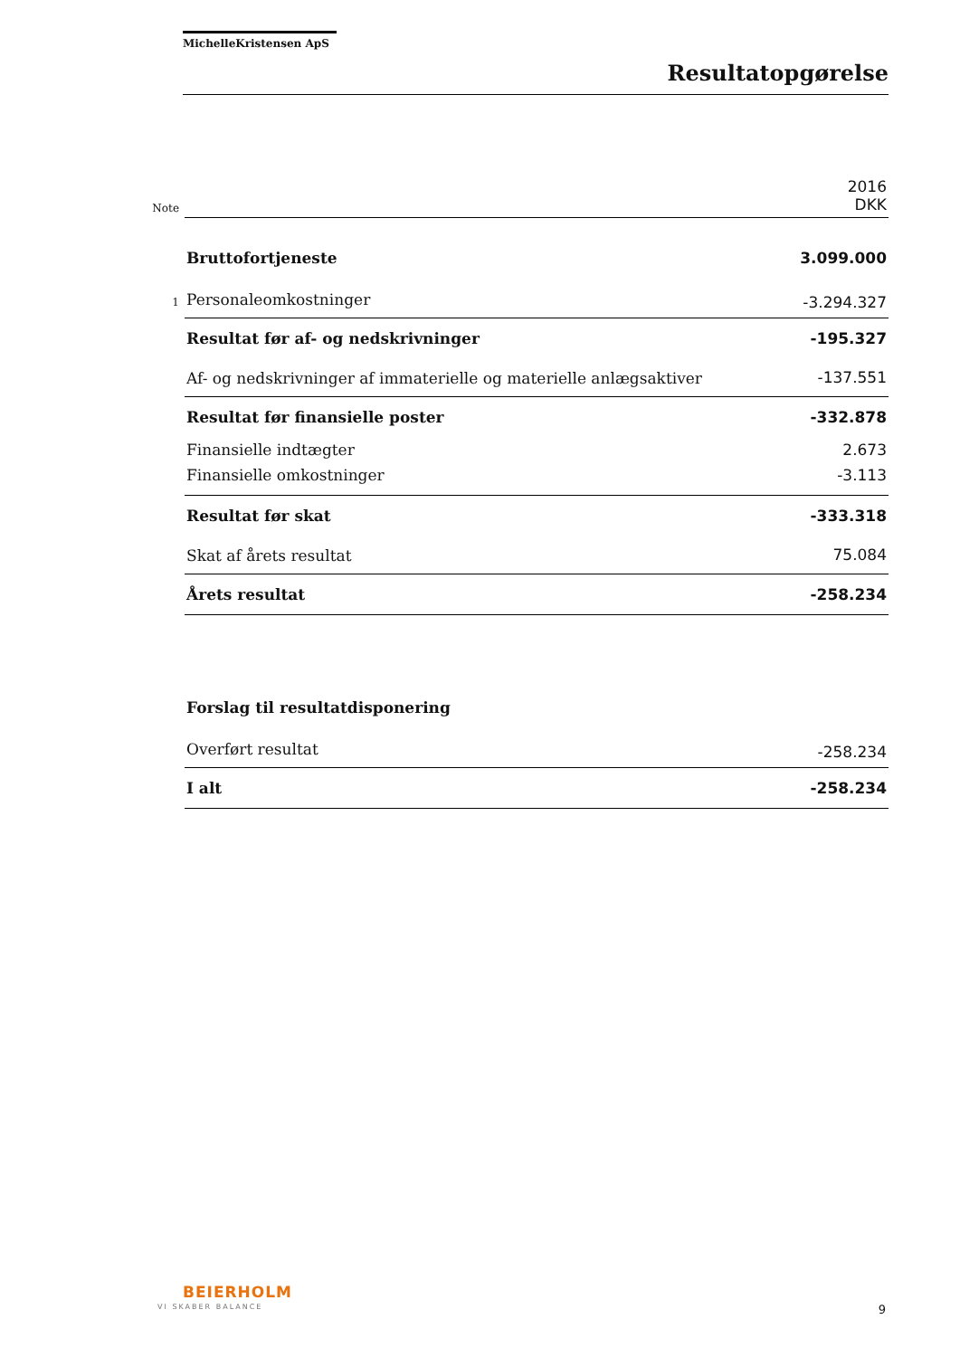MichelleKristensen ApS
Resultatopgørelse
| Note | | 2016 DKK |
| | Bruttofortjeneste | 3.099.000 |
| 1 | Personaleomkostninger | -3.294.327 |
| | Resultat før af- og nedskrivninger | -195.327 |
| | Af- og nedskrivninger af immaterielle og materielle anlægsaktiver | -137.551 |
| | Resultat før finansielle poster | -332.878 |
| | Finansielle indtægter | 2.673 |
| | Finansielle omkostninger | -3.113 |
| | Resultat før skat | -333.318 |
| | Skat af årets resultat | 75.084 |
| | Årets resultat | -258.234 |
| | Forslag til resultatdisponering | |
| | Overført resultat | -258.234 |
| | I alt | -258.234 |
BEIERHOLM
VI SKABER BALANCE 9